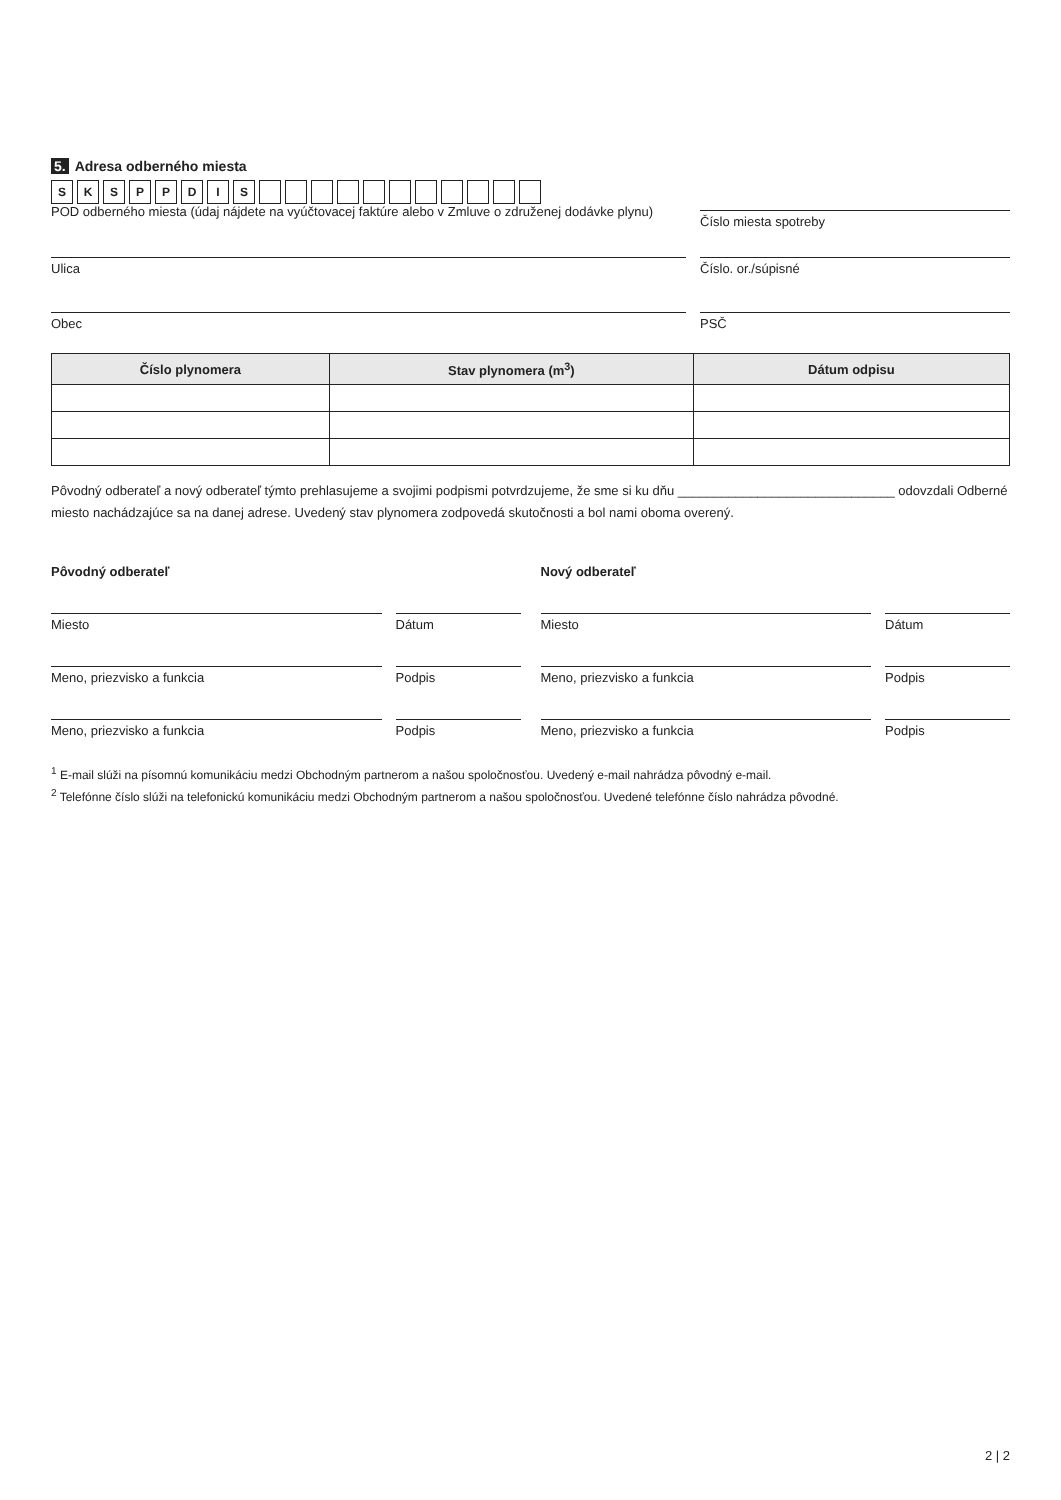5. Adresa odberného miesta
SKSPPDIS
POD odberného miesta (údaj nájdete na vyúčtovacej faktúre alebo v Zmluve o združenej dodávke plynu)
Číslo miesta spotreby
Ulica Číslo. or./súpisné
Obec PSČ
| Číslo plynomera | Stav plynomera (m<sup>3</sup>) | Dátum odpisu |
| --- | --- | --- |
Pôvodný odberateľ a nový odberateľ týmto prehlasujeme a svojimi podpismi potvrdzujeme, že sme si ku dňu ______________________________ odovzdali Odberné miesto nachádzajúce sa na danej adrese. Uvedený stav plynomera zodpovedá skutočnosti a bol nami oboma overený.
Pôvodný odberateľ
Miesto Dátum
Meno, priezvisko a funkcia Podpis
Meno, priezvisko a funkcia Podpis
Nový odberateľ
Miesto Dátum
Meno, priezvisko a funkcia Podpis
Meno, priezvisko a funkcia Podpis
<sup>1</sup> E-mail slúži na písomnú komunikáciu medzi Obchodným partnerom a našou spoločnosťou. Uvedený e-mail nahrádza pôvodný e-mail.
<sup>2</sup> Telefónne číslo slúži na telefonickú komunikáciu medzi Obchodným partnerom a našou spoločnosťou. Uvedené telefónne číslo nahrádza pôvodné.
2 | 2